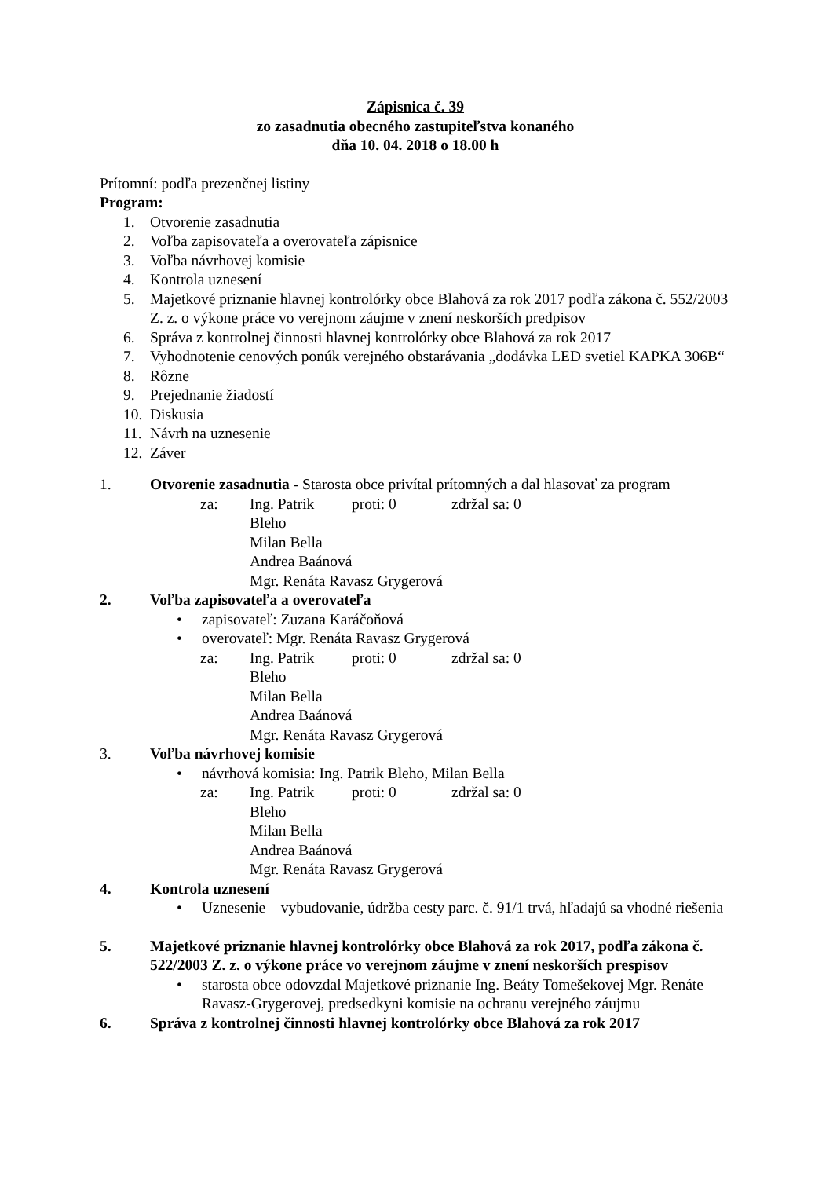Zápisnica č. 39
zo zasadnutia obecného zastupiteľstva konaného
dňa 10. 04. 2018 o 18.00 h
Prítomní: podľa prezenčnej listiny
Program:
1. Otvorenie zasadnutia
2. Voľba zapisovateľa a overovateľa zápisnice
3. Voľba návrhovej komisie
4. Kontrola uznesení
5. Majetkové priznanie hlavnej kontrolórky obce Blahová za rok 2017 podľa zákona č. 552/2003 Z. z. o výkone práce vo verejnom záujme v znení neskorších predpisov
6. Správa z kontrolnej činnosti hlavnej kontrolórky obce Blahová za rok 2017
7. Vyhodnotenie cenových ponúk verejného obstarávania „dodávka LED svetiel KAPKA 306B“
8. Rôzne
9. Prejednanie žiadostí
10. Diskusia
11. Návrh na uznesenie
12. Záver
1. Otvorenie zasadnutia - Starosta obce privítal prítomných a dal hlasovať za program
za: Ing. Patrik Bleho proti: 0 zdržal sa: 0
Milan Bella
Andrea Baánová
Mgr. Renáta Ravasz Grygerová
2. Voľba zapisovateľa a overovateľa
• zapisovateľ: Zuzana Karáčoňová
• overovateľ: Mgr. Renáta Ravasz Grygerová
za: Ing. Patrik Bleho proti: 0 zdržal sa: 0
Milan Bella
Andrea Baánová
Mgr. Renáta Ravasz Grygerová
3. Voľba návrhovej komisie
• návrhová komisia: Ing. Patrik Bleho, Milan Bella
za: Ing. Patrik Bleho proti: 0 zdržal sa: 0
Milan Bella
Andrea Baánová
Mgr. Renáta Ravasz Grygerová
4. Kontrola uznesení
• Uznesenie – vybudovanie, údržba cesty parc. č. 91/1 trvá, hľadajú sa vhodné riešenia
5. Majetkové priznanie hlavnej kontrolórky obce Blahová za rok 2017, podľa zákona č. 522/2003 Z. z. o výkone práce vo verejnom záujme v znení neskorších prespisov
• starosta obce odovzdal Majetkové priznanie Ing. Beáty Tomešekovej Mgr. Renáte Ravasz-Grygerovej, predsedkyni komisie na ochranu verejného záujmu
6. Správa z kontrolnej činnosti hlavnej kontrolórky obce Blahová za rok 2017